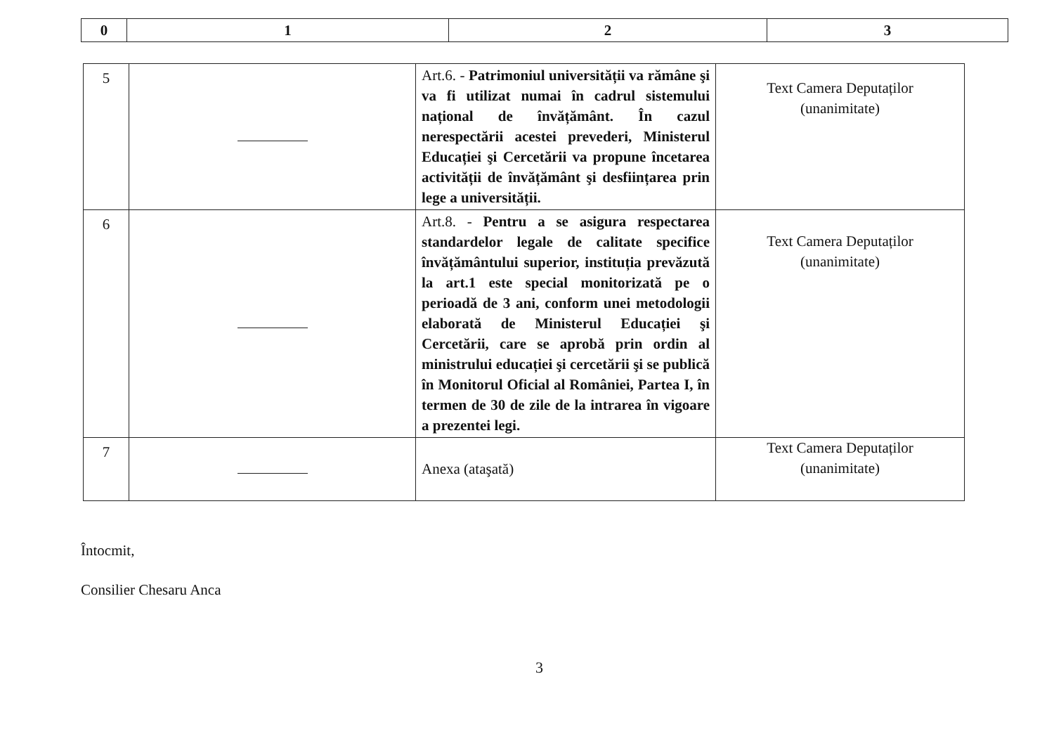| 0 | 1 | 2 | 3 |
| --- | --- | --- | --- |
| 5 | | Art.6. - Patrimoniul universității va rămâne şi va fi utilizat numai în cadrul sistemului național de învățământ. În cazul nerespectării acestei prevederi, Ministerul Educației şi Cercetării va propune încetarea activității de învățământ şi desființarea prin lege a universității. | Text Camera Deputaților (unanimitate) |
| 6 | | Art.8. - Pentru a se asigura respectarea standardelor legale de calitate specifice învățământului superior, instituția prevăzută la art.1 este special monitorizată pe o perioadă de 3 ani, conform unei metodologii elaborată de Ministerul Educației şi Cercetării, care se aprobă prin ordin al ministrului educației şi cercetării şi se publică în Monitorul Oficial al României, Partea I, în termen de 30 de zile de la intrarea în vigoare a prezentei legi. | Text Camera Deputaților (unanimitate) |
| 7 | | Anexa (ataşată) | Text Camera Deputaților (unanimitate) |
Întocmit,
Consilier Chesaru Anca
3